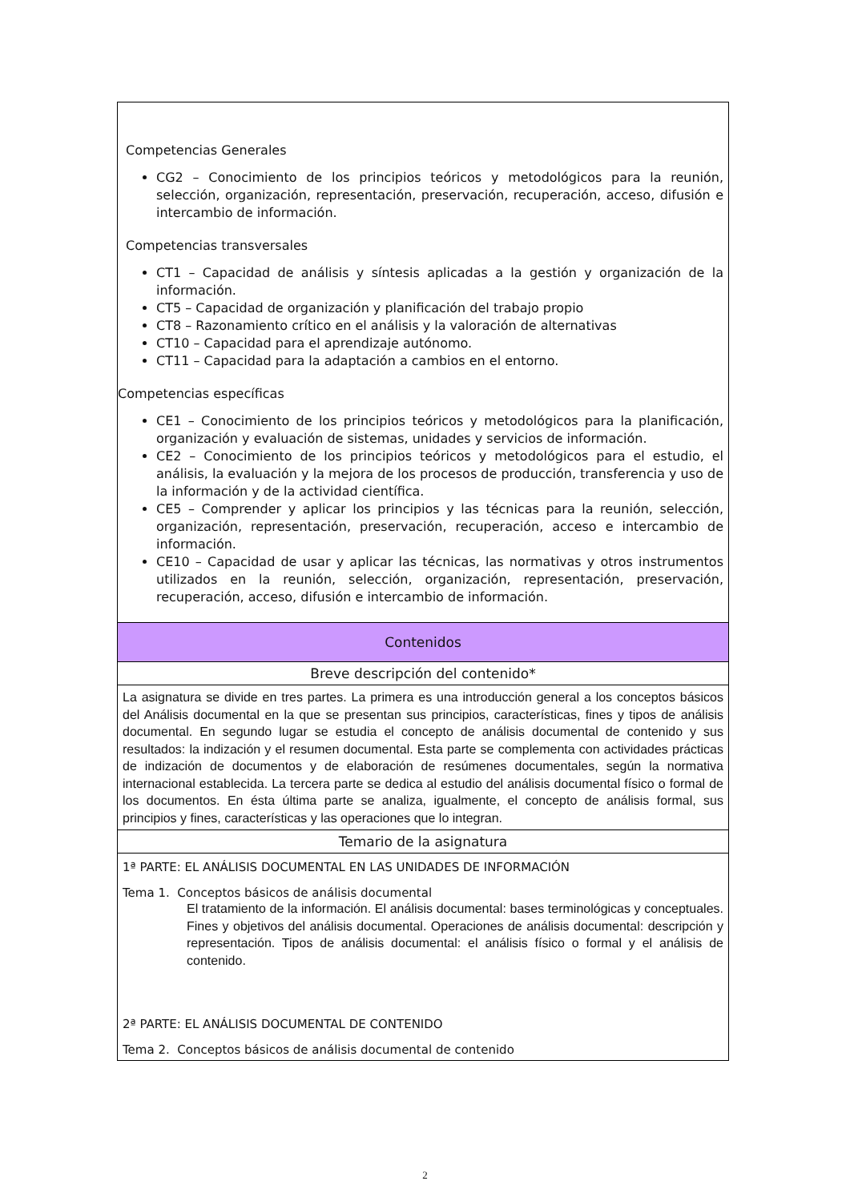| Competencias Generales CG2 – Conocimiento de los principios teóricos y metodológicos para la reunión, selección, organización, representación, preservación, recuperación, acceso, difusión e intercambio de información. Competencias transversales CT1 – Capacidad de análisis y síntesis aplicadas a la gestión y organización de la información. CT5 – Capacidad de organización y planificación del trabajo propio CT8 – Razonamiento crítico en el análisis y la valoración de alternativas CT10 – Capacidad para el aprendizaje autónomo. CT11 – Capacidad para la adaptación a cambios en el entorno. Competencias específicas CE1 – Conocimiento de los principios teóricos y metodológicos para la planificación, organización y evaluación de sistemas, unidades y servicios de información. CE2 – Conocimiento de los principios teóricos y metodológicos para el estudio, el análisis, la evaluación y la mejora de los procesos de producción, transferencia y uso de la información y de la actividad científica. CE5 – Comprender y aplicar los principios y las técnicas para la reunión, selección, organización, representación, preservación, recuperación, acceso e intercambio de información. CE10 – Capacidad de usar y aplicar las técnicas, las normativas y otros instrumentos utilizados en la reunión, selección, organización, representación, preservación, recuperación, acceso, difusión e intercambio de información. |
| Contenidos |
| Breve descripción del contenido* |
| La asignatura se divide en tres partes. La primera es una introducción general a los conceptos básicos del Análisis documental en la que se presentan sus principios, características, fines y tipos de análisis documental. En segundo lugar se estudia el concepto de análisis documental de contenido y sus resultados: la indización y el resumen documental. Esta parte se complementa con actividades prácticas de indización de documentos y de elaboración de resúmenes documentales, según la normativa internacional establecida. La tercera parte se dedica al estudio del análisis documental físico o formal de los documentos. En ésta última parte se analiza, igualmente, el concepto de análisis formal, sus principios y fines, características y las operaciones que lo integran. |
| Temario de la asignatura |
| 1ª PARTE: EL ANÁLISIS DOCUMENTAL EN LAS UNIDADES DE INFORMACIÓN Tema 1. Conceptos básicos de análisis documental El tratamiento de la información. El análisis documental: bases terminológicas y conceptuales. Fines y objetivos del análisis documental. Operaciones de análisis documental: descripción y representación. Tipos de análisis documental: el análisis físico o formal y el análisis de contenido. 2ª PARTE: EL ANÁLISIS DOCUMENTAL DE CONTENIDO Tema 2. Conceptos básicos de análisis documental de contenido |
2